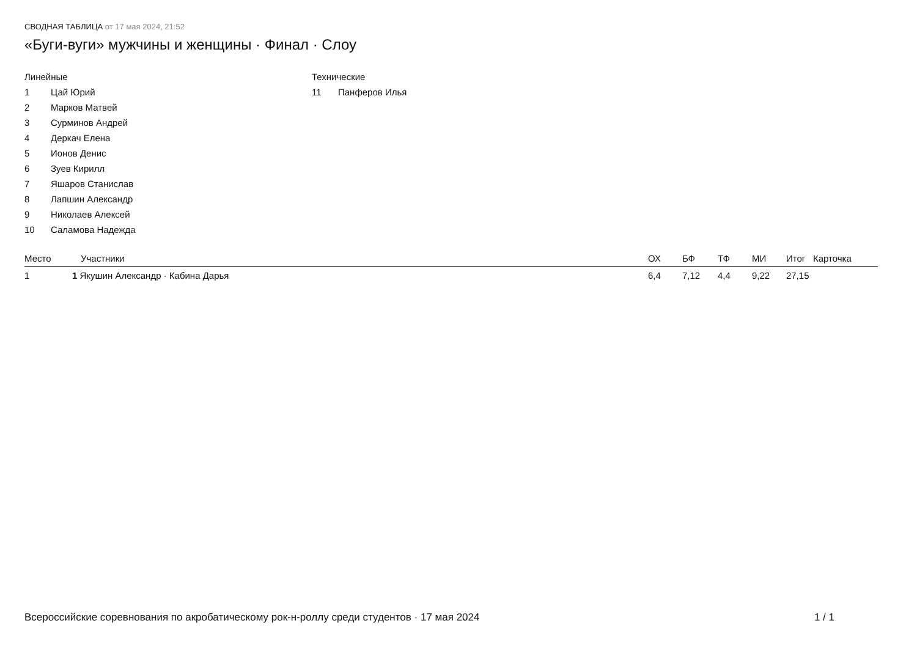СВОДНАЯ ТАБЛИЦА от 17 мая 2024, 21:52
«Буги-вуги» мужчины и женщины · Финал · Слоу
Линейные
1 Цай Юрий
2 Марков Матвей
3 Сурминов Андрей
4 Деркач Елена
5 Ионов Денис
6 Зуев Кирилл
7 Яшаров Станислав
8 Лапшин Александр
9 Николаев Алексей
10 Саламова Надежда
Технические
11 Панферов Илья
| Место | Участники | ОХ | БФ | ТФ | МИ | Итог | Карточка |
| --- | --- | --- | --- | --- | --- | --- | --- |
| 1 | 1 Якушин Александр · Кабина Дарья | 6,4 | 7,12 | 4,4 | 9,22 | 27,15 | |
Всероссийские соревнования по акробатическому рок-н-роллу среди студентов · 17 мая 2024 1 / 1